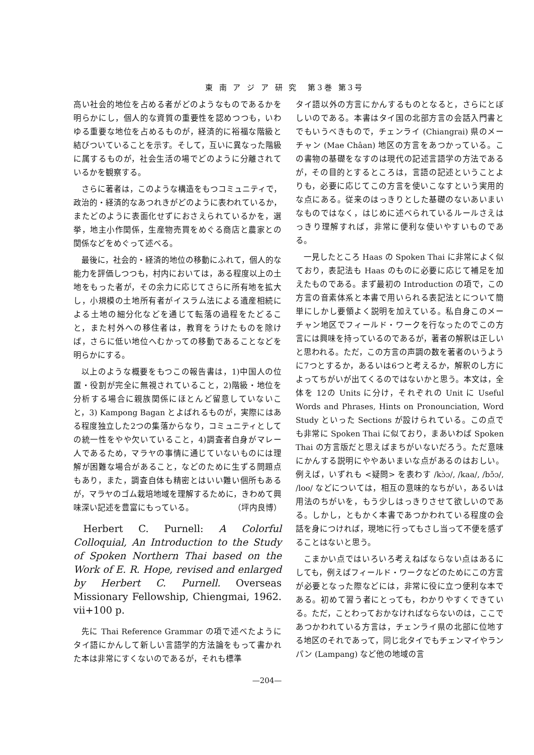東 南 ア ジ ア 研 究　第3巻 第3号
高い社会的地位を占める者がどのようなものであるかを明らかにし，個人的な資質の重要性を認めつつも，いわゆる重要な地位を占めるものが，経済的に裕福な階級と結びついていることを示す。そして，互いに異なった階級に属するものが，社会生活の場でどのように分離されているかを観察する。
さらに著者は，このような構造をもつコミュニティで，政治的・経済的なあつれきがどのように表われているか，またどのように表面化せずにおさえられているかを，選挙，地主小作関係，生産物売買をめぐる商店と農家との関係などをめぐって述べる。
最後に，社会的・経済的地位の移動にふれて，個人的な能力を評価しつつも，村内においては，ある程度以上の土地をもった者が，その余力に応じてさらに所有地を拡大し，小規模の土地所有者がイスラム法による遺産相続による土地の細分化などを通じて転落の過程をたどること，また村外への移住者は，教育をうけたものを除けば，さらに低い地位へむかっての移動であることなどを明らかにする。
以上のような概要をもつこの報告書は，1)中国人の位置・役割が完全に無視されていること，2)階級・地位を分析する場合に親族関係にほとんど留意していないこと，3) Kampong Bagan とよばれるものが，実際にはある程度独立した2つの集落からなり，コミュニティとしての統一性をやや欠いていること，4)調査者自身がマレー人であるため，マラヤの事情に通じていないものには理解が困難な場合があること，などのために生ずる問題点もあり，また，調査自体も精密とはいい難い個所もあるが，マラヤのゴム栽培地域を理解するために，きわめて興味深い記述を豊富にもっている。 （坪内良博）
Herbert C. Purnell: A Colorful Colloquial, An Introduction to the Study of Spoken Northern Thai based on the Work of E. R. Hope, revised and enlarged by Herbert C. Purnell. Overseas Missionary Fellowship, Chiengmai, 1962. vii+100 p.
先に Thai Reference Grammar の項で述べたようにタイ語にかんして新しい言語学的方法論をもって書かれた本は非常にすくないのであるが，それも標準
タイ語以外の方言にかんするものとなると，さらにとぼしいのである。本書はタイ国の北部方言の会話入門書とでもいうべきもので，チェンライ (Chiangrai) 県のメーチャン (Mae Châan) 地区の方言をあつかっている。この書物の基礎をなすのは現代の記述言語学の方法であるが，その目的とするところは，言語の記述ということよりも，必要に応じてこの方言を使いこなすという実用的な点にある。従来のはっきりとした基礎のないあいまいなものではなく，はじめに述べられているルールさえはっきり理解すれば，非常に便利な使いやすいものである。
一見したところ Haas の Spoken Thai に非常によく似ており，表記法も Haas のものに必要に応じて補足を加えたものである。まず最初の Introduction の項で，この方言の音素体系と本書で用いられる表記法とについて簡単にしかし要領よく説明を加えている。私自身このメーチャン地区でフィールド・ワークを行なったのでこの方言には興味を持っているのであるが，著者の解釈は正しいと思われる。ただ，この方言の声調の数を著者のいうように7つとするか，あるいは6つと考えるか，解釈のし方によってちがいが出てくるのではないかと思う。本文は，全体を 12の Units に分け，それぞれの Unit に Useful Words and Phrases, Hints on Pronounciation, Word Study といった Sections が設けられている。この点でも非常に Spoken Thai に似ており，まあいわば Spoken Thai の方言版だと思えばまちがいないだろう。ただ意味にかんする説明にややあいまいな点があるのはおしい。例えば，いずれも <疑問> を表わす /kɔ̀ɔ/, /kaa/, /bɔ̌ɔ/, /loo/ などについては，相互の意味的なちがい，あるいは用法のちがいを，もう少しはっきりさせて欲しいのである。しかし，ともかく本書であつかわれている程度の会話を身につければ，現地に行ってもさし当って不便を感ずることはないと思う。
こまかい点ではいろいろ考えねばならない点はあるにしても，例えばフィールド・ワークなどのためにこの方言が必要となった際などには，非常に役に立つ便利な本である。初めて習う者にとっても，わかりやすくできている。ただ，ことわっておかなければならないのは，ここであつかわれている方言は，チェンライ県の北部に位地する地区のそれであって，同じ北タイでもチェンマイやランパン (Lampang) など他の地域の言
—204—